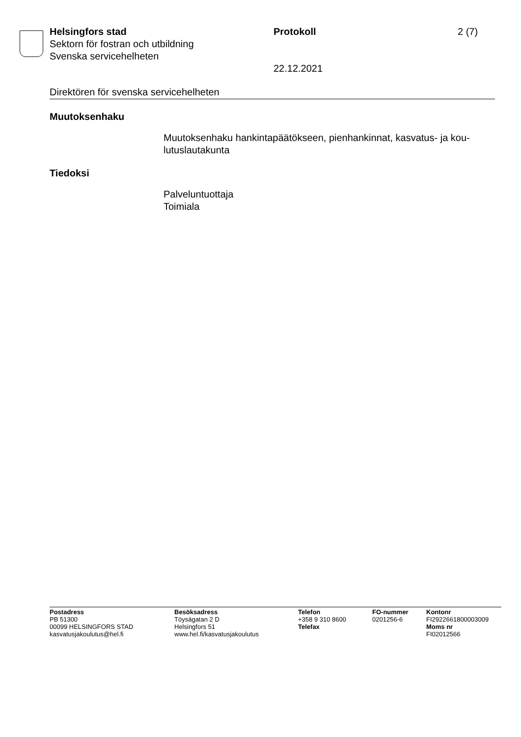Helsingfors stad
Sektorn för fostran och utbildning
Svenska servicehelheten
Protokoll
22.12.2021
2 (7)
Direktören för svenska servicehelheten
Muutoksenhaku
Muutoksenhaku hankintapäätökseen, pienhankinnat, kasvatus- ja kou-
lutuslautakunta
Tiedoksi
Palveluntuottaja
Toimiala
Postadress
PB 51300
00099 HELSINGFORS STAD
kasvatusjakoulutus@hel.fi
Besöksadress
Töysägatan 2 D
Helsingfors 51
www.hel.fi/kasvatusjakoulutus
Telefon
+358 9 310 8600
Telefax
FO-nummer
0201256-6
Kontonr
FI2922661800003009
Moms nr
FI02012566